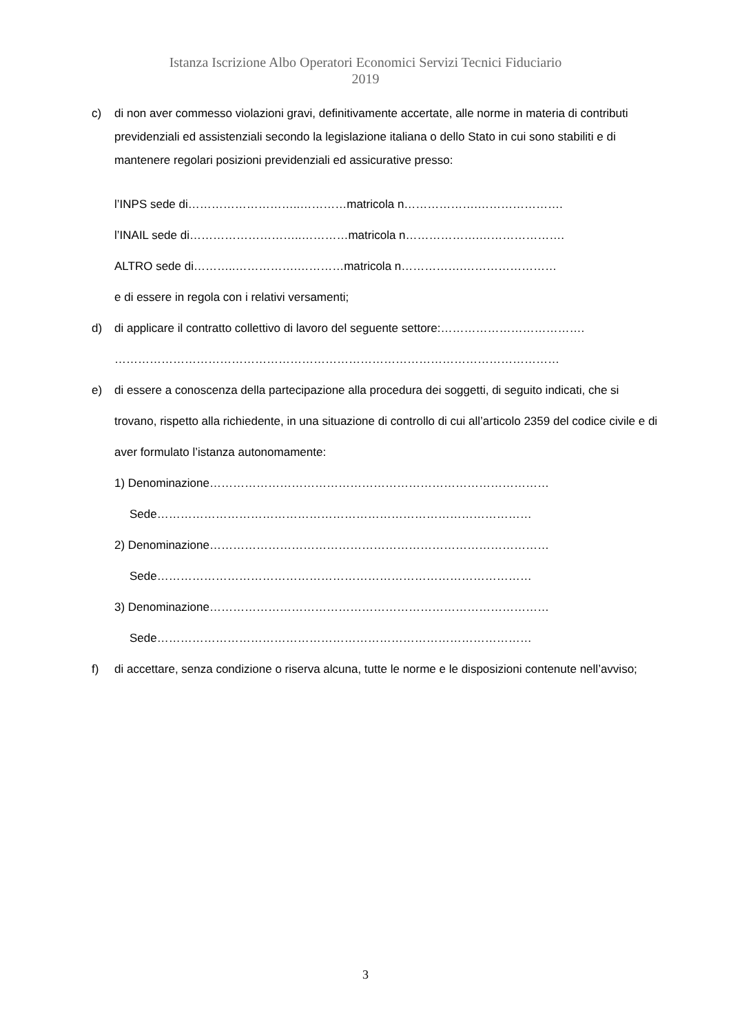Istanza Iscrizione Albo Operatori Economici Servizi Tecnici Fiduciario
2019
c) di non aver commesso violazioni gravi, definitivamente accertate, alle norme in materia di contributi previdenziali ed assistenziali secondo la legislazione italiana o dello Stato in cui sono stabiliti e di mantenere regolari posizioni previdenziali ed assicurative presso:
l’INPS sede di………………………..…………matricola n……………….………………….
l’INAIL sede di………………………..…………matricola n……………….………………….
ALTRO sede di………..…………….…………matricola n…………….……………………
e di essere in regola con i relativi versamenti;
d) di applicare il contratto collettivo di lavoro del seguente settore:……………………………….
……………………………………………………………………………………………………
e) di essere a conoscenza della partecipazione alla procedura dei soggetti, di seguito indicati, che si trovano, rispetto alla richiedente, in una situazione di controllo di cui all’articolo 2359 del codice civile e di aver formulato l’istanza autonomamente:
1) Denominazione……………………………………………………………………………
Sede……………………………………………………………………………………
2) Denominazione……………………………………………………………………………
Sede……………………………………………………………………………………
3) Denominazione……………………………………………………………………………
Sede……………………………………………………………………………………
f) di accettare, senza condizione o riserva alcuna, tutte le norme e le disposizioni contenute nell’avviso;
3